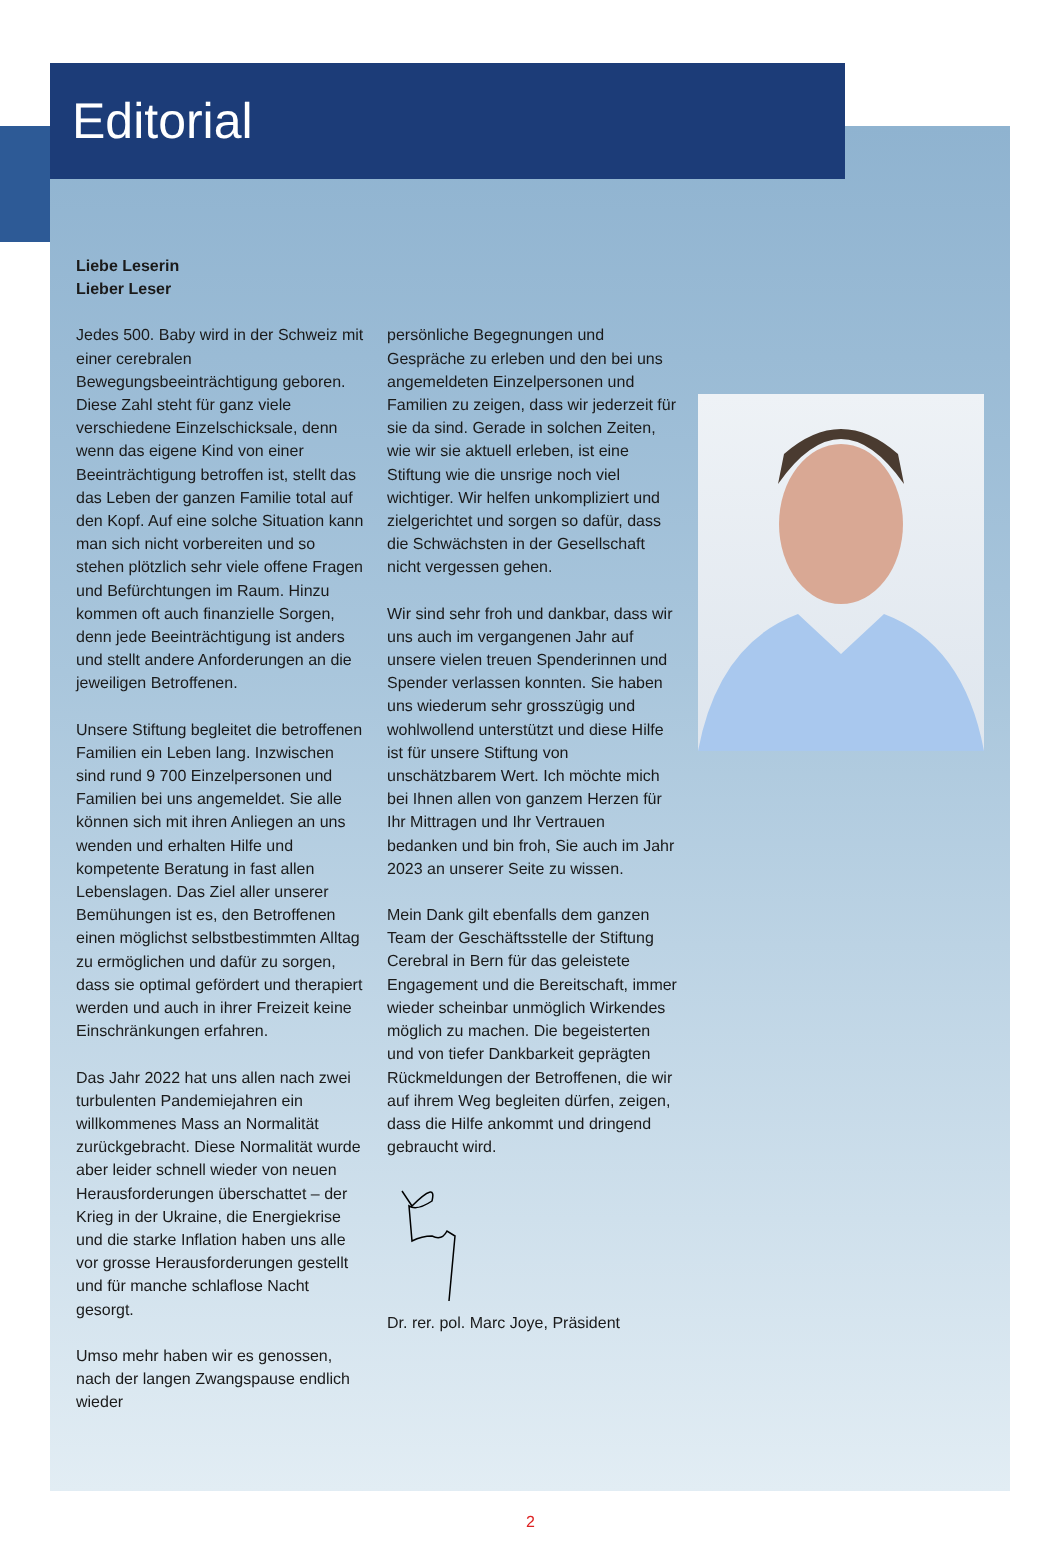Editorial
Liebe Leserin
Lieber Leser
Jedes 500. Baby wird in der Schweiz mit einer cerebralen Bewegungsbeeinträchtigung geboren. Diese Zahl steht für ganz viele verschiedene Einzelschicksale, denn wenn das eigene Kind von einer Beeinträchtigung betroffen ist, stellt das das Leben der ganzen Familie total auf den Kopf. Auf eine solche Situation kann man sich nicht vorbereiten und so stehen plötzlich sehr viele offene Fragen und Befürchtungen im Raum. Hinzu kommen oft auch finanzielle Sorgen, denn jede Beeinträchtigung ist anders und stellt andere Anforderungen an die jeweiligen Betroffenen.
Unsere Stiftung begleitet die betroffenen Familien ein Leben lang. Inzwischen sind rund 9 700 Einzelpersonen und Familien bei uns angemeldet. Sie alle können sich mit ihren Anliegen an uns wenden und erhalten Hilfe und kompetente Beratung in fast allen Lebenslagen. Das Ziel aller unserer Bemühungen ist es, den Betroffenen einen möglichst selbstbestimmten Alltag zu ermöglichen und dafür zu sorgen, dass sie optimal gefördert und therapiert werden und auch in ihrer Freizeit keine Einschränkungen erfahren.
Das Jahr 2022 hat uns allen nach zwei turbulenten Pandemiejahren ein willkommenes Mass an Normalität zurückgebracht. Diese Normalität wurde aber leider schnell wieder von neuen Herausforderungen überschattet – der Krieg in der Ukraine, die Energiekrise und die starke Inflation haben uns alle vor grosse Herausforderungen gestellt und für manche schlaflose Nacht gesorgt.
Umso mehr haben wir es genossen, nach der langen Zwangspause endlich wieder
persönliche Begegnungen und Gespräche zu erleben und den bei uns angemeldeten Einzelpersonen und Familien zu zeigen, dass wir jederzeit für sie da sind. Gerade in solchen Zeiten, wie wir sie aktuell erleben, ist eine Stiftung wie die unsrige noch viel wichtiger. Wir helfen unkompliziert und zielgerichtet und sorgen so dafür, dass die Schwächsten in der Gesellschaft nicht vergessen gehen.
Wir sind sehr froh und dankbar, dass wir uns auch im vergangenen Jahr auf unsere vielen treuen Spenderinnen und Spender verlassen konnten. Sie haben uns wiederum sehr grosszügig und wohlwollend unterstützt und diese Hilfe ist für unsere Stiftung von unschätzbarem Wert. Ich möchte mich bei Ihnen allen von ganzem Herzen für Ihr Mittragen und Ihr Vertrauen bedanken und bin froh, Sie auch im Jahr 2023 an unserer Seite zu wissen.
Mein Dank gilt ebenfalls dem ganzen Team der Geschäftsstelle der Stiftung Cerebral in Bern für das geleistete Engagement und die Bereitschaft, immer wieder scheinbar unmöglich Wirkendes möglich zu machen. Die begeisterten und von tiefer Dankbarkeit geprägten Rückmeldungen der Betroffenen, die wir auf ihrem Weg begleiten dürfen, zeigen, dass die Hilfe ankommt und dringend gebraucht wird.
Dr. rer. pol. Marc Joye, Präsident
2